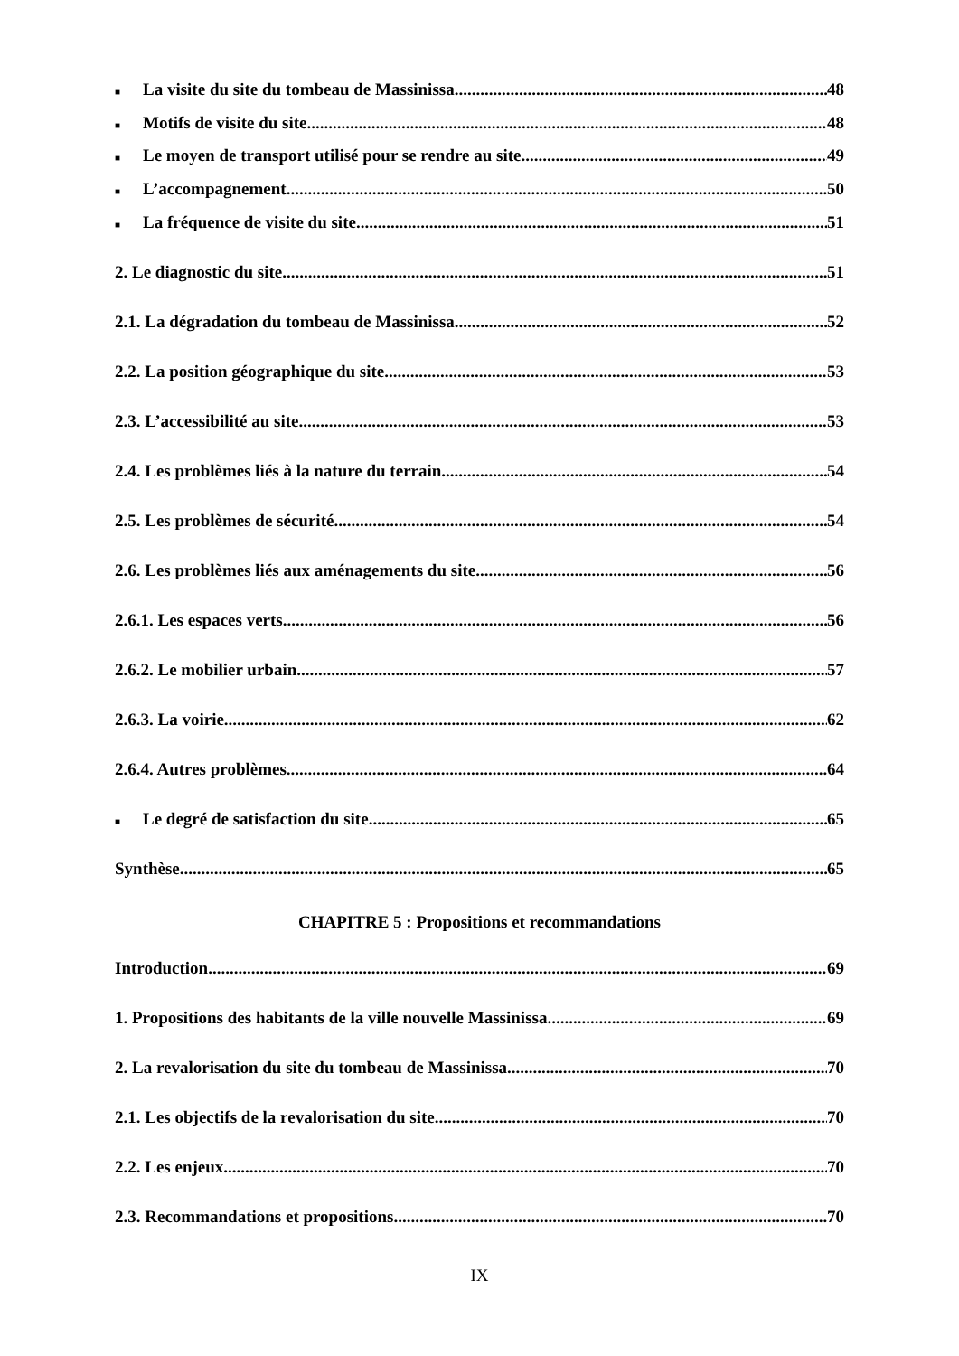■ La visite du site du tombeau de Massinissa 48
■ Motifs de visite du site 48
■ Le moyen de transport utilisé pour se rendre au site 49
■ L’accompagnement 50
■ La fréquence de visite du site 51
2. Le diagnostic du site 51
2.1. La dégradation du tombeau de Massinissa 52
2.2. La position géographique du site 53
2.3. L’accessibilité au site 53
2.4. Les problèmes liés à la nature du terrain 54
2.5. Les problèmes de sécurité 54
2.6. Les problèmes liés aux aménagements du site 56
2.6.1. Les espaces verts 56
2.6.2. Le mobilier urbain 57
2.6.3. La voirie 62
2.6.4. Autres problèmes 64
■ Le degré de satisfaction du site 65
Synthèse 65
CHAPITRE 5 : Propositions et recommandations
Introduction 69
1. Propositions des habitants de la ville nouvelle Massinissa 69
2. La revalorisation du site du tombeau de Massinissa 70
2.1. Les objectifs de la revalorisation du site 70
2.2. Les enjeux 70
2.3. Recommandations et propositions 70
IX